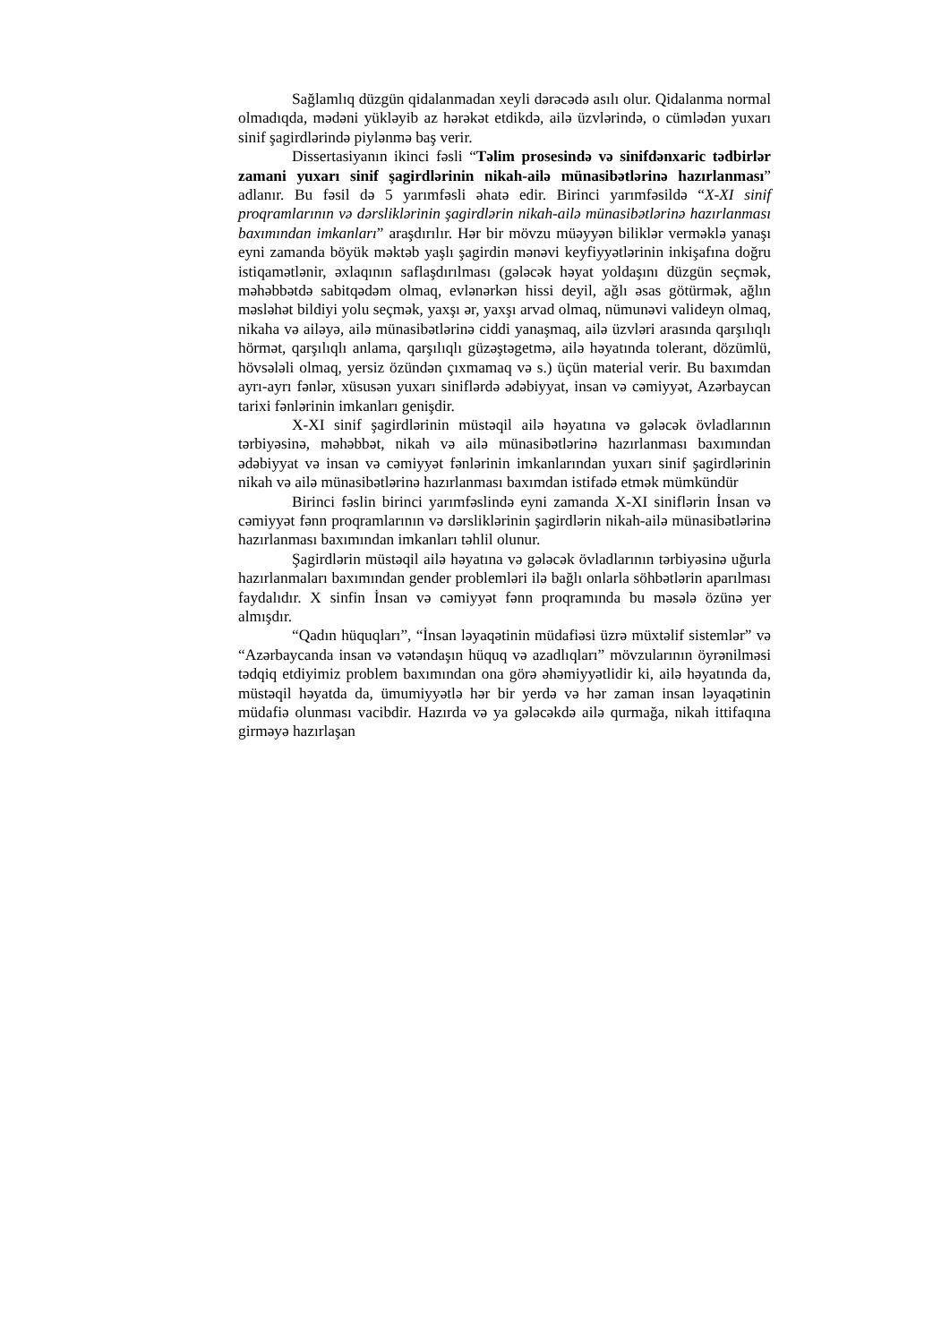Sağlamlıq düzgün qidalanmadan xeyli dərəcədə asılı olur. Qidalanma normal olmadıqda, mədəni yükləyib az hərəkət etdikdə, ailə üzvlərində, o cümlədən yuxarı sinif şagirdlərində piylənmə baş verir.
Dissertasiyanın ikinci fəsli “Təlim prosesində və sinifdənxaric tədbirlər zamani yuxarı sinif şagirdlərinin nikah-ailə münasibətlərinə hazırlanması” adlanır. Bu fəsil də 5 yarımfəsli əhatə edir. Birinci yarımfəsildə “X-XI sinif proqramlarının və dərsliklərinin şagirdlərin nikah-ailə münasibətlərinə hazırlanması baxımından imkanları” araşdırılır. Hər bir mövzu müəyyən biliklər verməklə yanaşı eyni zamanda böyük məktəb yaşlı şagirdin mənəvi keyfiyyətlərinin inkişafına doğru istiqamətlənir, əxlaqının saflaşdırılması (gələcək həyat yoldaşını düzgün seçmək, məhəbbətdə sabitqədəm olmaq, evlənərkən hissi deyil, ağlı əsas götürmək, ağlın məsləhət bildiyi yolu seçmək, yaxşı ər, yaxşı arvad olmaq, nümunəvi valideyn olmaq, nikaha və ailəyə, ailə münasibətlərinə ciddi yanaşmaq, ailə üzvləri arasında qarşılıqlı hörmət, qarşılıqlı anlama, qarşılıqlı güzəştəgetmə, ailə həyatında tolerant, dözümlü, hövsələli olmaq, yersiz özündən çıxmamaq və s.) üçün material verir. Bu baxımdan ayrı-ayrı fənlər, xüsusən yuxarı siniflərdə ədəbiyyat, insan və cəmiyyət, Azərbaycan tarixi fənlərinin imkanları genişdir.
X-XI sinif şagirdlərinin müstəqil ailə həyatına və gələcək övladlarının tərbiyəsinə, məhəbbət, nikah və ailə münasibətlərinə hazırlanması baxımından ədəbiyyat və insan və cəmiyyət fənlərinin imkanlarından yuxarı sinif şagirdlərinin nikah və ailə münasibətlərinə hazırlanması baxımdan istifadə etmək mümkündür
Birinci fəslin birinci yarımfəslində eyni zamanda X-XI siniflərin İnsan və cəmiyyət fənn proqramlarının və dərsliklərinin şagirdlərin nikah-ailə münasibətlərinə hazırlanması baxımından imkanları təhlil olunur.
Şagirdlərin müstəqil ailə həyatına və gələcək övladlarının tərbiyəsinə uğurla hazırlanmaları baxımından gender problemləri ilə bağlı onlarla söhbətlərin aparılması faydalıdır. X sinfin İnsan və cəmiyyət fənn proqramında bu məsələ özünə yer almışdır.
“Qadın hüquqları”, “İnsan ləyaqətinin müdafiəsi üzrə müxtəlif sistemlər” və “Azərbaycanda insan və vətəndaşın hüquq və azadlıqları” mövzularının öyrənilməsi tədqiq etdiyimiz problem baxımından ona görə əhəmiyyətlidir ki, ailə həyatında da, müstəqil həyatda da, ümumiyyətlə hər bir yerdə və hər zaman insan ləyaqətinin müdafiə olunması vacibdir. Hazırda və ya gələcəkdə ailə qurmağa, nikah ittifaqına girməyə hazırlaşan